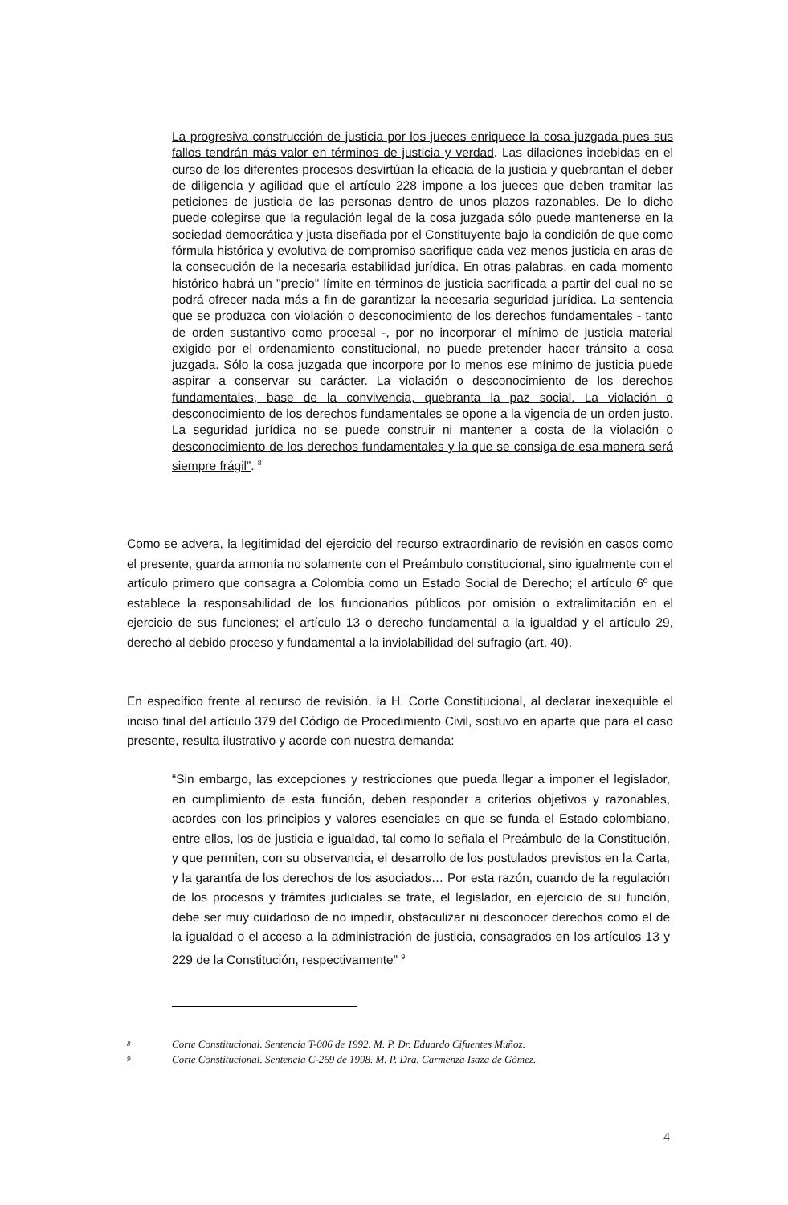La progresiva construcción de justicia por los jueces enriquece la cosa juzgada pues sus fallos tendrán más valor en términos de justicia y verdad. Las dilaciones indebidas en el curso de los diferentes procesos desvirtúan la eficacia de la justicia y quebrantan el deber de diligencia y agilidad que el artículo 228 impone a los jueces que deben tramitar las peticiones de justicia de las personas dentro de unos plazos razonables. De lo dicho puede colegirse que la regulación legal de la cosa juzgada sólo puede mantenerse en la sociedad democrática y justa diseñada por el Constituyente bajo la condición de que como fórmula histórica y evolutiva de compromiso sacrifique cada vez menos justicia en aras de la consecución de la necesaria estabilidad jurídica. En otras palabras, en cada momento histórico habrá un "precio" límite en términos de justicia sacrificada a partir del cual no se podrá ofrecer nada más a fin de garantizar la necesaria seguridad jurídica. La sentencia que se produzca con violación o desconocimiento de los derechos fundamentales - tanto de orden sustantivo como procesal -, por no incorporar el mínimo de justicia material exigido por el ordenamiento constitucional, no puede pretender hacer tránsito a cosa juzgada. Sólo la cosa juzgada que incorpore por lo menos ese mínimo de justicia puede aspirar a conservar su carácter. La violación o desconocimiento de los derechos fundamentales, base de la convivencia, quebranta la paz social. La violación o desconocimiento de los derechos fundamentales se opone a la vigencia de un orden justo. La seguridad jurídica no se puede construir ni mantener a costa de la violación o desconocimiento de los derechos fundamentales y la que se consiga de esa manera será siempre frágil”. <sup>8</sup>
Como se advera, la legitimidad del ejercicio del recurso extraordinario de revisión en casos como el presente, guarda armonía no solamente con el Preámbulo constitucional, sino igualmente con el artículo primero que consagra a Colombia como un Estado Social de Derecho; el artículo 6º que establece la responsabilidad de los funcionarios públicos por omisión o extralimitación en el ejercicio de sus funciones; el artículo 13 o derecho fundamental a la igualdad y el artículo 29, derecho al debido proceso y fundamental a la inviolabilidad del sufragio (art. 40).
En específico frente al recurso de revisión, la H. Corte Constitucional, al declarar inexequible el inciso final del artículo 379 del Código de Procedimiento Civil, sostuvo en aparte que para el caso presente, resulta ilustrativo y acorde con nuestra demanda:
“Sin embargo, las excepciones y restricciones que pueda llegar a imponer el legislador, en cumplimiento de esta función, deben responder a criterios objetivos y razonables, acordes con los principios y valores esenciales en que se funda el Estado colombiano, entre ellos, los de justicia e igualdad, tal como lo señala el Preámbulo de la Constitución, y que permiten, con su observancia, el desarrollo de los postulados previstos en la Carta, y la garantía de los derechos de los asociados… Por esta razón, cuando de la regulación de los procesos y trámites judiciales se trate, el legislador, en ejercicio de su función, debe ser muy cuidadoso de no impedir, obstaculizar ni desconocer derechos como el de la igualdad o el acceso a la administración de justicia, consagrados en los artículos 13 y 229 de la Constitución, respectivamente” <sup>9</sup>
8 Corte Constitucional. Sentencia T-006 de 1992. M. P. Dr. Eduardo Cifuentes Muñoz.
9 Corte Constitucional. Sentencia C-269 de 1998. M. P. Dra. Carmenza Isaza de Gómez.
4